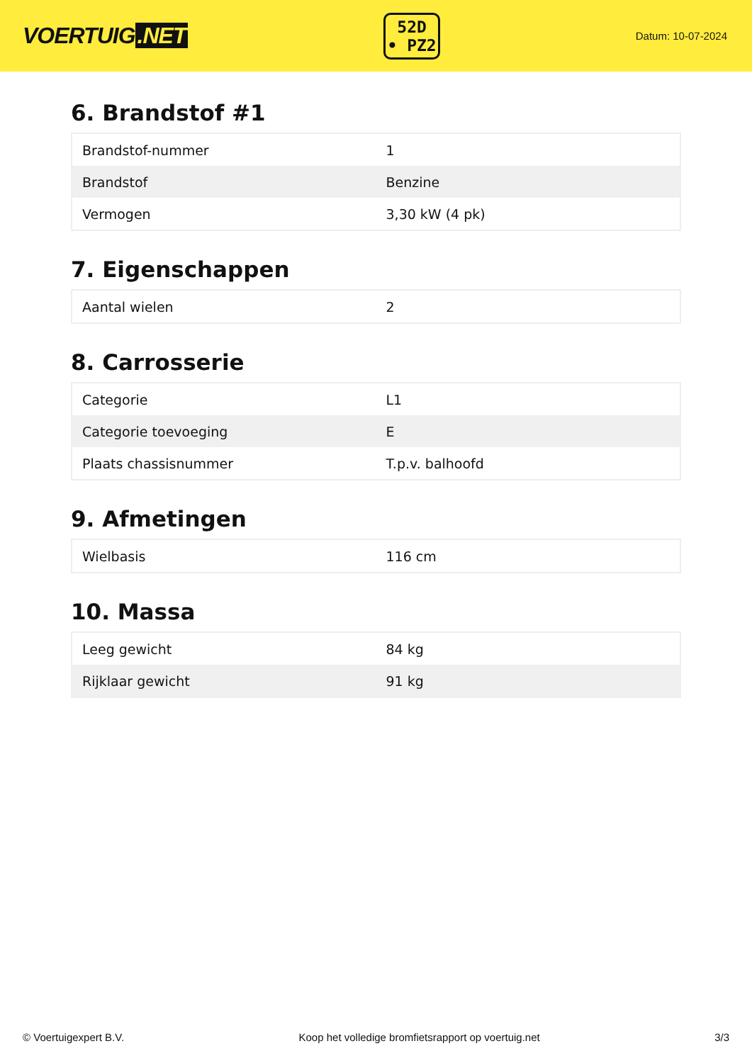VOERTUIG.NET
52D
• PZ2
Datum: 10-07-2024
6. Brandstof #1
| Brandstof-nummer | 1 |
| Brandstof | Benzine |
| Vermogen | 3,30 kW (4 pk) |
7. Eigenschappen
| Aantal wielen | 2 |
8. Carrosserie
| Categorie | L1 |
| Categorie toevoeging | E |
| Plaats chassisnummer | T.p.v. balhoofd |
9. Afmetingen
| Wielbasis | 116 cm |
10. Massa
| Leeg gewicht | 84 kg |
| Rijklaar gewicht | 91 kg |
© Voertuigexpert B.V. Koop het volledige bromfietsrapport op voertuig.net 3/3